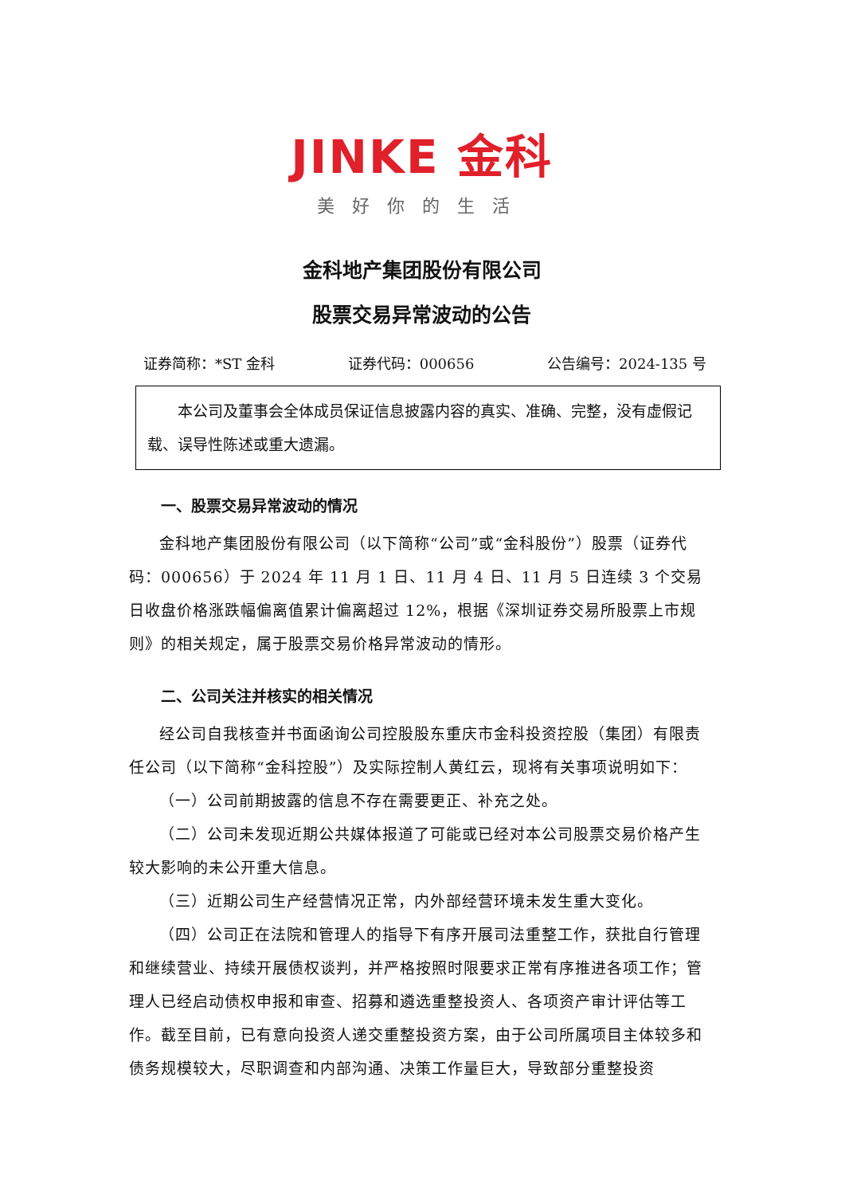JINKE 金科
美好你的生活
金科地产集团股份有限公司
股票交易异常波动的公告
证券简称：*ST 金科 证券代码：000656 公告编号：2024-135 号
　　本公司及董事会全体成员保证信息披露内容的真实、准确、完整，没有虚假记载、误导性陈述或重大遗漏。
一、股票交易异常波动的情况
金科地产集团股份有限公司（以下简称“公司”或“金科股份”）股票（证券代码：000656）于 2024 年 11 月 1 日、11 月 4 日、11 月 5 日连续 3 个交易日收盘价格涨跌幅偏离值累计偏离超过 12%，根据《深圳证券交易所股票上市规则》的相关规定，属于股票交易价格异常波动的情形。
二、公司关注并核实的相关情况
经公司自我核查并书面函询公司控股股东重庆市金科投资控股（集团）有限责任公司（以下简称“金科控股”）及实际控制人黄红云，现将有关事项说明如下：
（一）公司前期披露的信息不存在需要更正、补充之处。
（二）公司未发现近期公共媒体报道了可能或已经对本公司股票交易价格产生较大影响的未公开重大信息。
（三）近期公司生产经营情况正常，内外部经营环境未发生重大变化。
（四）公司正在法院和管理人的指导下有序开展司法重整工作，获批自行管理和继续营业、持续开展债权谈判，并严格按照时限要求正常有序推进各项工作；管理人已经启动债权申报和审查、招募和遴选重整投资人、各项资产审计评估等工作。截至目前，已有意向投资人递交重整投资方案，由于公司所属项目主体较多和债务规模较大，尽职调查和内部沟通、决策工作量巨大，导致部分重整投资